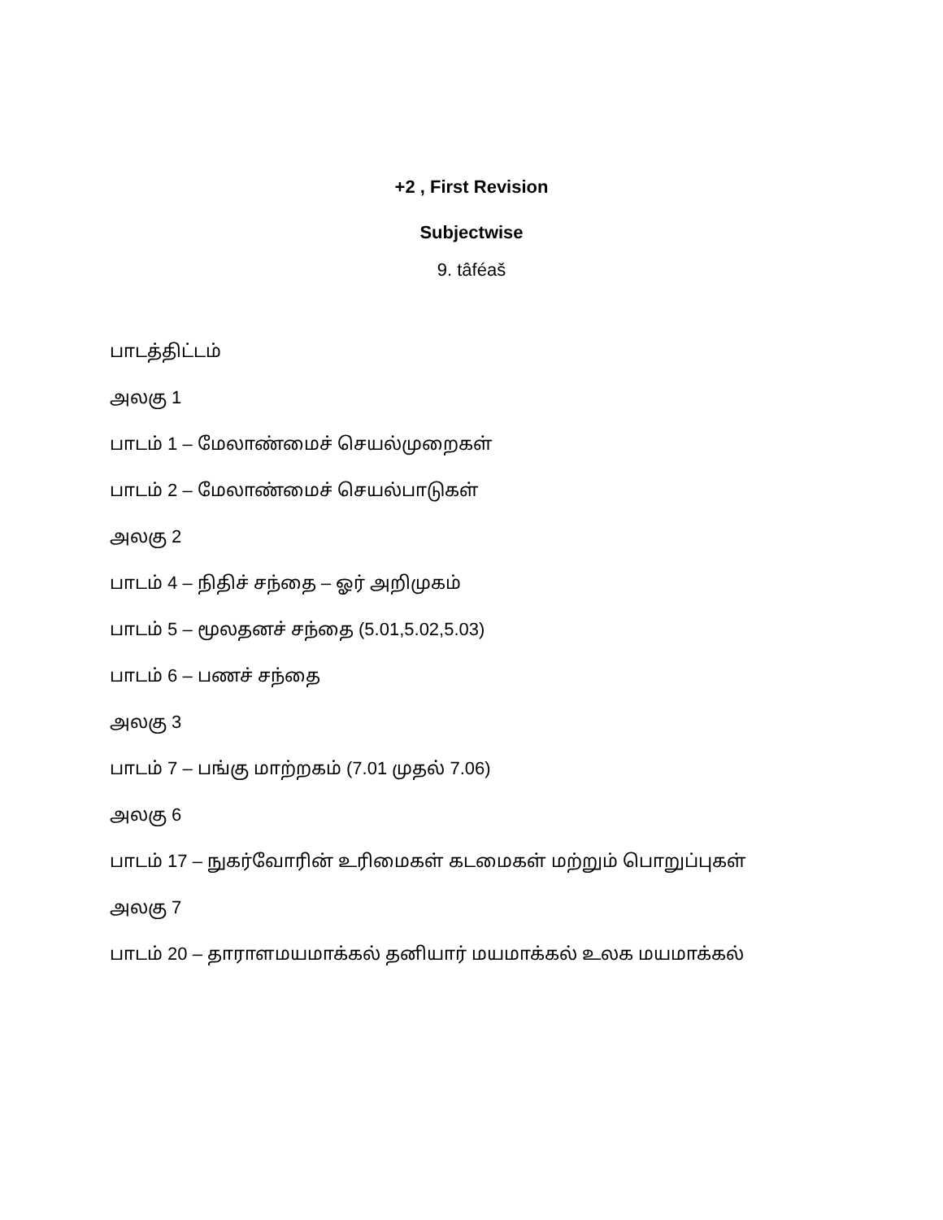+2 , First Revision
Subjectwise
9. tâféaš
பாடத்திட்டம்
அலகு 1
பாடம் 1 – மேலாண்மைச் செயல்முறைகள்
பாடம் 2 – மேலாண்மைச் செயல்பாடுகள்
அலகு 2
பாடம் 4 – நிதிச் சந்தை – ஓர் அறிமுகம்
பாடம் 5 – மூலதனச் சந்தை (5.01,5.02,5.03)
பாடம் 6 – பணச் சந்தை
அலகு 3
பாடம் 7 – பங்கு மாற்றகம் (7.01 முதல் 7.06)
அலகு 6
பாடம் 17 – நுகர்வோரின் உரிமைகள் கடமைகள் மற்றும் பொறுப்புகள்
அலகு 7
பாடம் 20 – தாராளமயமாக்கல் தனியார் மயமாக்கல் உலக மயமாக்கல்